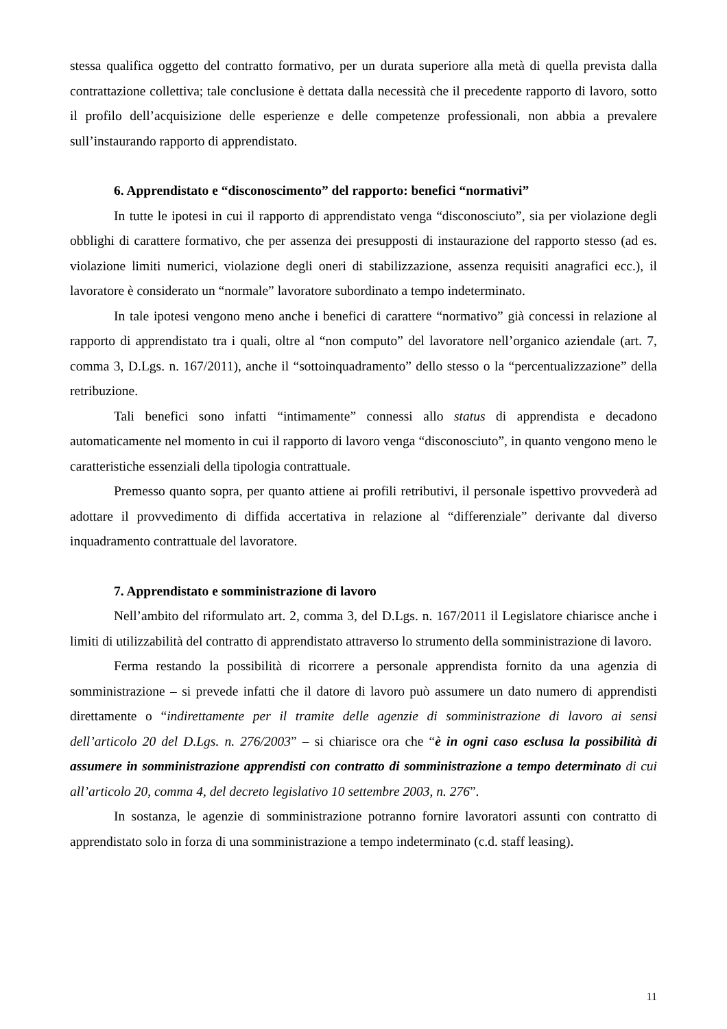stessa qualifica oggetto del contratto formativo, per un durata superiore alla metà di quella prevista dalla contrattazione collettiva; tale conclusione è dettata dalla necessità che il precedente rapporto di lavoro, sotto il profilo dell’acquisizione delle esperienze e delle competenze professionali, non abbia a prevalere sull’instaurando rapporto di apprendistato.
6. Apprendistato e “disconoscimento” del rapporto: benefici “normativi”
In tutte le ipotesi in cui il rapporto di apprendistato venga “disconosciuto”, sia per violazione degli obblighi di carattere formativo, che per assenza dei presupposti di instaurazione del rapporto stesso (ad es. violazione limiti numerici, violazione degli oneri di stabilizzazione, assenza requisiti anagrafici ecc.), il lavoratore è considerato un “normale” lavoratore subordinato a tempo indeterminato.
In tale ipotesi vengono meno anche i benefici di carattere “normativo” già concessi in relazione al rapporto di apprendistato tra i quali, oltre al “non computo” del lavoratore nell’organico aziendale (art. 7, comma 3, D.Lgs. n. 167/2011), anche il “sottoinquadramento” dello stesso o la “percentualizzazione” della retribuzione.
Tali benefici sono infatti “intimamente” connessi allo status di apprendista e decadono automaticamente nel momento in cui il rapporto di lavoro venga “disconosciuto”, in quanto vengono meno le caratteristiche essenziali della tipologia contrattuale.
Premesso quanto sopra, per quanto attiene ai profili retributivi, il personale ispettivo provvederà ad adottare il provvedimento di diffida accertativa in relazione al “differenziale” derivante dal diverso inquadramento contrattuale del lavoratore.
7. Apprendistato e somministrazione di lavoro
Nell’ambito del riformulato art. 2, comma 3, del D.Lgs. n. 167/2011 il Legislatore chiarisce anche i limiti di utilizzabilità del contratto di apprendistato attraverso lo strumento della somministrazione di lavoro.
Ferma restando la possibilità di ricorrere a personale apprendista fornito da una agenzia di somministrazione – si prevede infatti che il datore di lavoro può assumere un dato numero di apprendisti direttamente o “indirettamente per il tramite delle agenzie di somministrazione di lavoro ai sensi dell’articolo 20 del D.Lgs. n. 276/2003” – si chiarisce ora che “è in ogni caso esclusa la possibilità di assumere in somministrazione apprendisti con contratto di somministrazione a tempo determinato di cui all’articolo 20, comma 4, del decreto legislativo 10 settembre 2003, n. 276”.
In sostanza, le agenzie di somministrazione potranno fornire lavoratori assunti con contratto di apprendistato solo in forza di una somministrazione a tempo indeterminato (c.d. staff leasing).
11